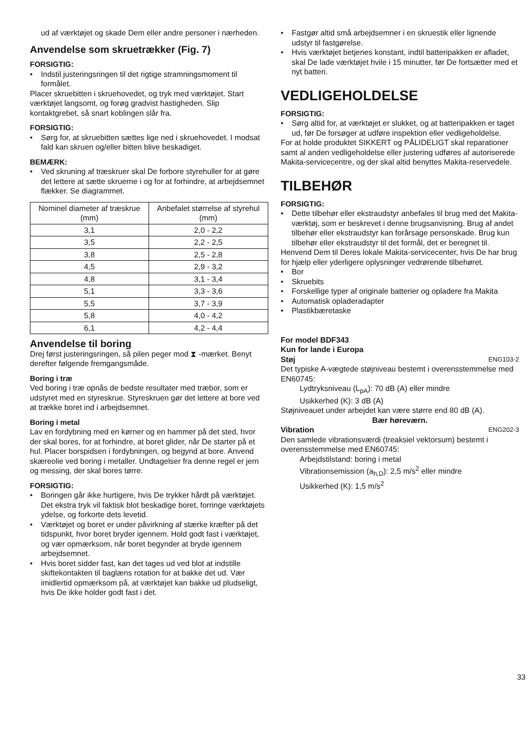ud af værktøjet og skade Dem eller andre personer i nærheden.
Anvendelse som skruetrækker (Fig. 7)
FORSIGTIG:
Indstil justeringsringen til det rigtige stramningsmoment til formålet.
Placer skruebitten i skruehovedet, og tryk med værktøjet. Start værktøjet langsomt, og forøg gradvist hastigheden. Slip kontaktgrebet, så snart koblingen slår fra.
FORSIGTIG:
Sørg for, at skruebitten sættes lige ned i skruehovedet. I modsat fald kan skruen og/eller bitten blive beskadiget.
BEMÆRK:
Ved skruning af træskruer skal De forbore styrehuller for at gøre det lettere at sætte skruerne i og for at forhindre, at arbejdsemnet flækker. Se diagrammet.
| Nominel diameter af træskrue (mm) | Anbefalet størrelse af styrehul (mm) |
| --- | --- |
| 3,1 | 2,0 - 2,2 |
| 3,5 | 2,2 - 2,5 |
| 3,8 | 2,5 - 2,8 |
| 4,5 | 2,9 - 3,2 |
| 4,8 | 3,1 - 3,4 |
| 5,1 | 3,3 - 3,6 |
| 5,5 | 3,7 - 3,9 |
| 5,8 | 4,0 - 4,2 |
| 6,1 | 4,2 - 4,4 |
Anvendelse til boring
Drej først justeringsringen, så pilen peger mod ⧗ -mærket. Benyt derefter følgende fremgangsmåde.
Boring i træ
Ved boring i træ opnås de bedste resultater med træbor, som er udstyret med en styreskrue. Styreskruen gør det lettere at bore ved at trække boret ind i arbejdsemnet.
Boring i metal
Lav en fordybning med en kørner og en hammer på det sted, hvor der skal bores, for at forhindre, at boret glider, når De starter på et hul. Placer borspidsen i fordybningen, og begynd at bore. Anvend skæreolie ved boring i metaller. Undtagelser fra denne regel er jern og messing, der skal bores tørre.
FORSIGTIG:
Boringen går ikke hurtigere, hvis De trykker hårdt på værktøjet. Det ekstra tryk vil faktisk blot beskadige boret, forringe værktøjets ydelse, og forkorte dets levetid.
Værktøjet og boret er under påvirkning af stærke kræfter på det tidspunkt, hvor boret bryder igennem. Hold godt fast i værktøjet, og vær opmærksom, når boret begynder at bryde igennem arbejdsemnet.
Hvis boret sidder fast, kan det tages ud ved blot at indstille skiftekontakten til baglæns rotation for at bakke det ud. Vær imidlertid opmærksom på, at værktøjet kan bakke ud pludseligt, hvis De ikke holder godt fast i det.
Fastgør altid små arbejdsemner i en skruestik eller lignende udstyr til fastgørelse.
Hvis værktøjet betjenes konstant, indtil batteripakken er afladet, skal De lade værktøjet hvile i 15 minutter, før De fortsætter med et nyt batteri.
VEDLIGEHOLDELSE
FORSIGTIG:
Sørg altid for, at værktøjet er slukket, og at batteripakken er taget ud, før De forsøger at udføre inspektion eller vedligeholdelse.
For at holde produktet SIKKERT og PÅLIDELIGT skal reparationer samt al anden vedligeholdelse eller justering udføres af autoriserede Makita-servicecentre, og der skal altid benyttes Makita-reservedele.
TILBEHØR
FORSIGTIG:
Dette tilbehør eller ekstraudstyr anbefales til brug med det Makita-værktøj, som er beskrevet i denne brugsanvisning. Brug af andet tilbehør eller ekstraudstyr kan forårsage personskade. Brug kun tilbehør eller ekstraudstyr til det formål, det er beregnet til.
Henvend Dem til Deres lokale Makita-servicecenter, hvis De har brug for hjælp eller yderligere oplysninger vedrørende tilbehøret.
Bor
Skruebits
Forskellige typer af originale batterier og opladere fra Makita
Automatisk opladeradapter
Plastikbæretaske
For model BDF343
Kun for lande i Europa
Støj ENG103-2
Det typiske A-vægtede støjniveau bestemt i overensstemmelse med EN60745:
Lydtryksniveau (L<sub>pA</sub>): 70 dB (A) eller mindre
Usikkerhed (K): 3 dB (A)
Støjniveauet under arbejdet kan være større end 80 dB (A).
Bær høreværn.
Vibration ENG202-3
Den samlede vibrationsværdi (treaksiel vektorsum) bestemt i overensstemmelse med EN60745:
Arbejdstilstand: boring i metal
Vibrationsemission (a<sub>h,D</sub>): 2,5 m/s<sup>2</sup> eller mindre
Usikkerhed (K): 1,5 m/s<sup>2</sup>
33